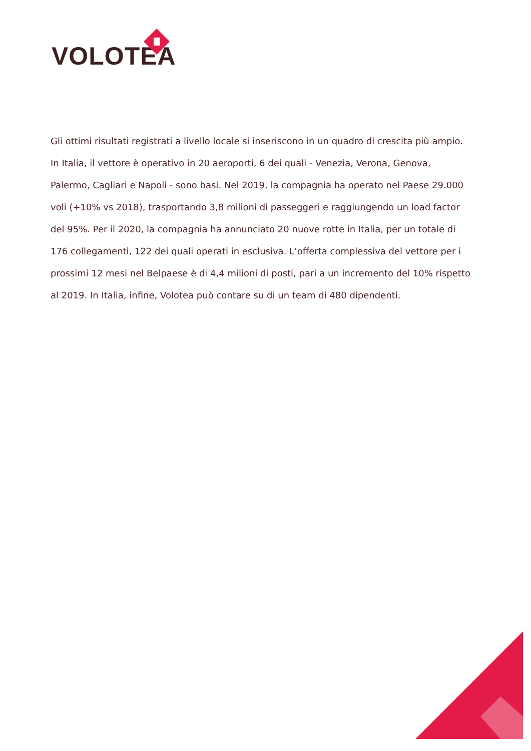VOLOTEA
Gli ottimi risultati registrati a livello locale si inseriscono in un quadro di crescita più ampio. In Italia, il vettore è operativo in 20 aeroporti, 6 dei quali - Venezia, Verona, Genova, Palermo, Cagliari e Napoli - sono basi. Nel 2019, la compagnia ha operato nel Paese 29.000 voli (+10% vs 2018), trasportando 3,8 milioni di passeggeri e raggiungendo un load factor del 95%. Per il 2020, la compagnia ha annunciato 20 nuove rotte in Italia, per un totale di 176 collegamenti, 122 dei quali operati in esclusiva. L’offerta complessiva del vettore per i prossimi 12 mesi nel Belpaese è di 4,4 milioni di posti, pari a un incremento del 10% rispetto al 2019. In Italia, infine, Volotea può contare su di un team di 480 dipendenti.